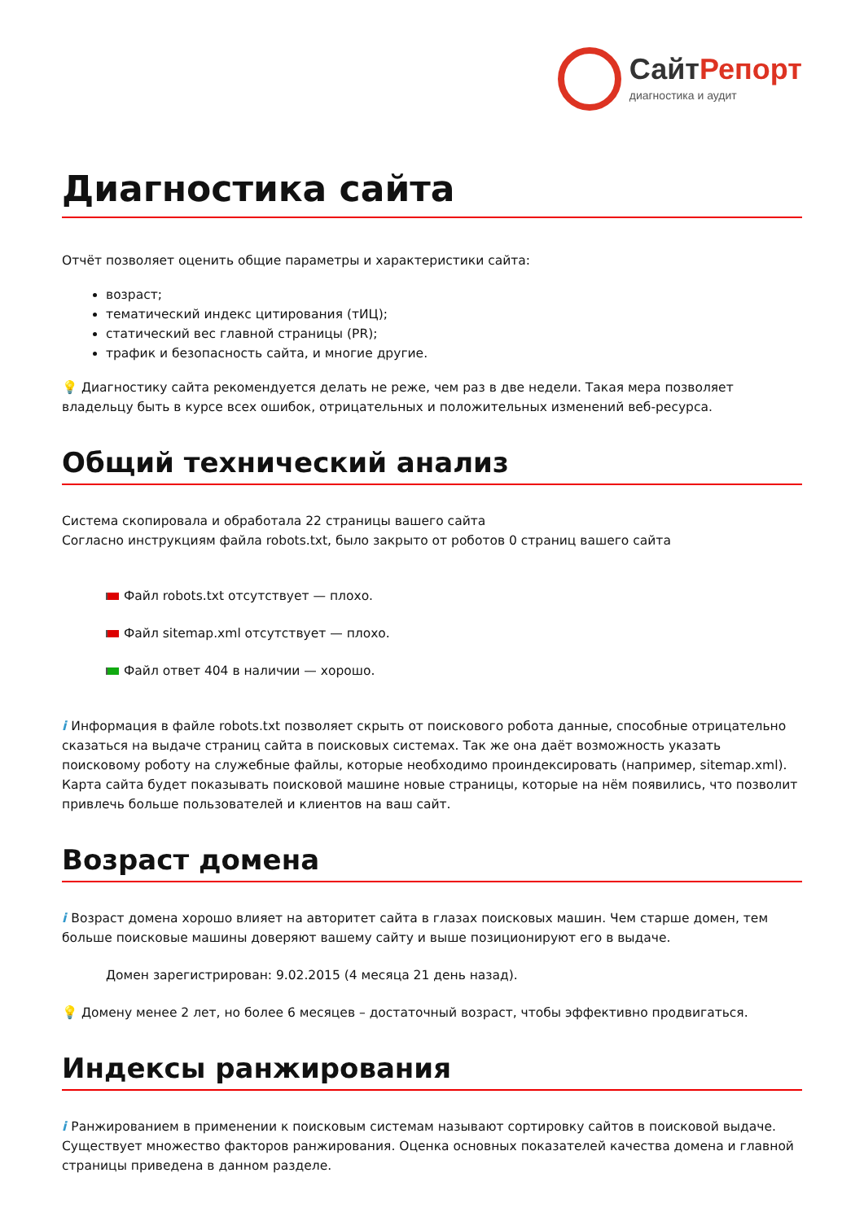СайтРепорт
диагностика и аудит
Диагностика сайта
Отчёт позволяет оценить общие параметры и характеристики сайта:
возраст;
тематический индекс цитирования (тИЦ);
статический вес главной страницы (PR);
трафик и безопасность сайта, и многие другие.
💡 Диагностику сайта рекомендуется делать не реже, чем раз в две недели. Такая мера позволяет владельцу быть в курсе всех ошибок, отрицательных и положительных изменений веб-ресурса.
Общий технический анализ
Система скопировала и обработала 22 страницы вашего сайта
Согласно инструкциям файла robots.txt, было закрыто от роботов 0 страниц вашего сайта
Файл robots.txt отсутствует — плохо.
Файл sitemap.xml отсутствует — плохо.
Файл ответ 404 в наличии — хорошо.
i Информация в файле robots.txt позволяет скрыть от поискового робота данные, способные отрицательно сказаться на выдаче страниц сайта в поисковых системах. Так же она даёт возможность указать поисковому роботу на служебные файлы, которые необходимо проиндексировать (например, sitemap.xml). Карта сайта будет показывать поисковой машине новые страницы, которые на нём появились, что позволит привлечь больше пользователей и клиентов на ваш сайт.
Возраст домена
i Возраст домена хорошо влияет на авторитет сайта в глазах поисковых машин. Чем старше домен, тем больше поисковые машины доверяют вашему сайту и выше позиционируют его в выдаче.
Домен зарегистрирован: 9.02.2015 (4 месяца 21 день назад).
💡 Домену менее 2 лет, но более 6 месяцев – достаточный возраст, чтобы эффективно продвигаться.
Индексы ранжирования
i Ранжированием в применении к поисковым системам называют сортировку сайтов в поисковой выдаче. Существует множество факторов ранжирования. Оценка основных показателей качества домена и главной страницы приведена в данном разделе.